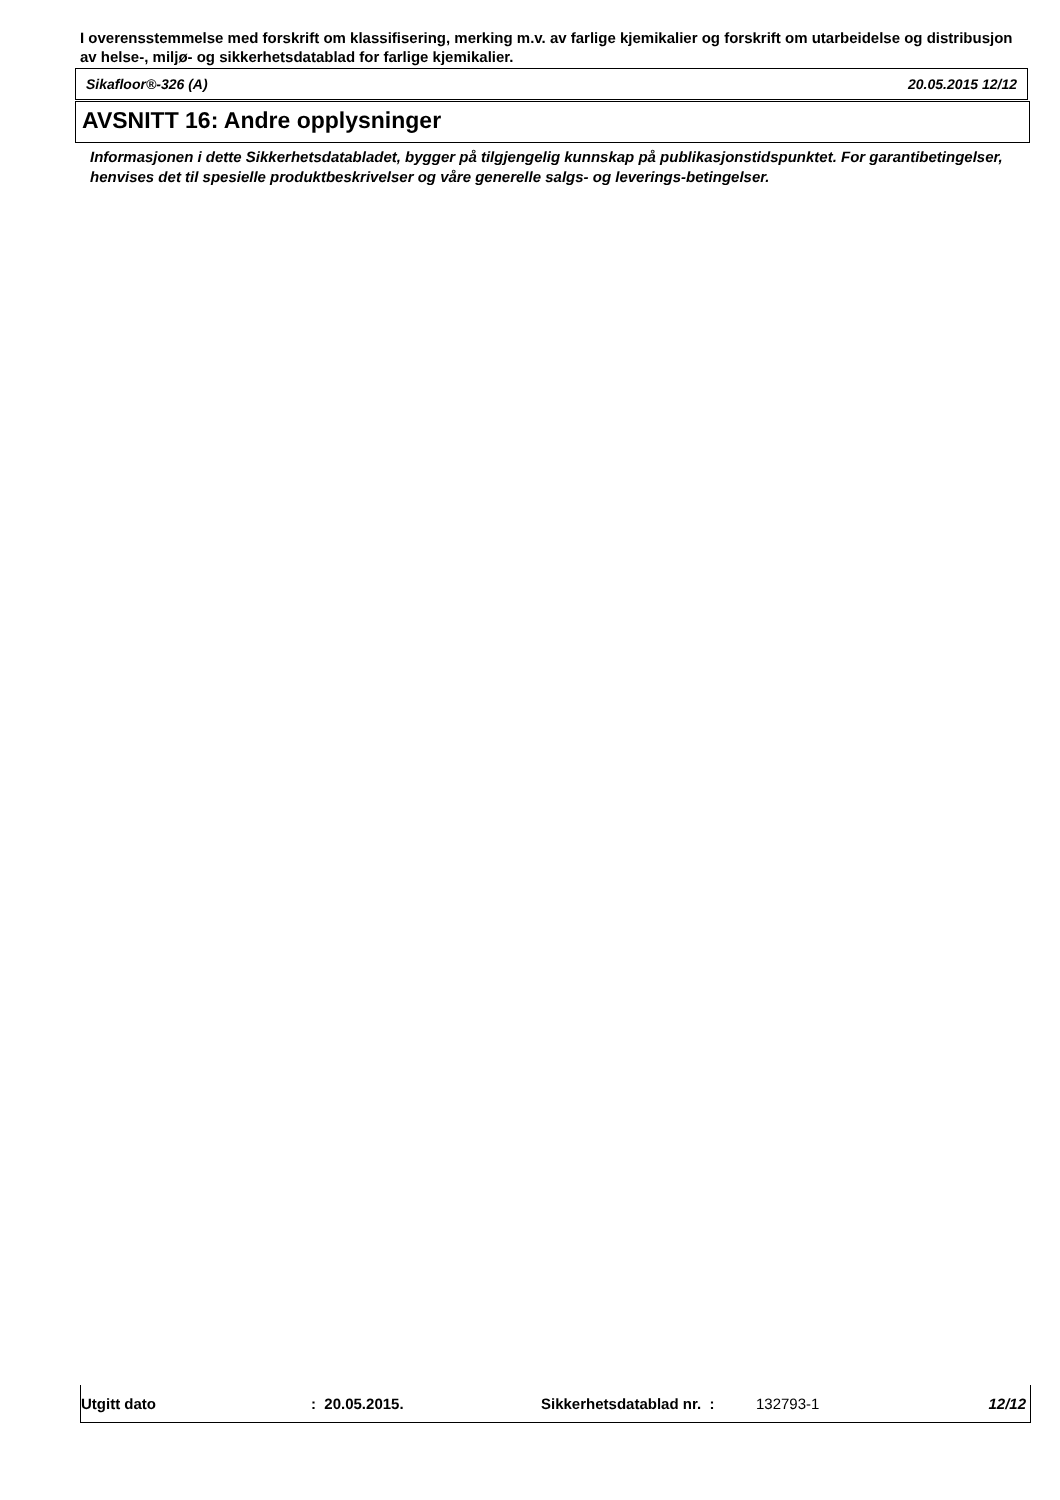I overensstemmelse med forskrift om klassifisering, merking m.v. av farlige kjemikalier og forskrift om utarbeidelse og distribusjon av helse-, miljø- og sikkerhetsdatablad for farlige kjemikalier.
Sikafloor®-326 (A) 20.05.2015 12/12
AVSNITT 16: Andre opplysninger
Informasjonen i dette Sikkerhetsdatabladet, bygger på tilgjengelig kunnskap på publikasjonstidspunktet. For garantibetingelser, henvises det til spesielle produktbeskrivelser og våre generelle salgs- og leverings-betingelser.
Utgitt dato : 20.05.2015. Sikkerhetsdatablad nr. : 132793-1 12/12